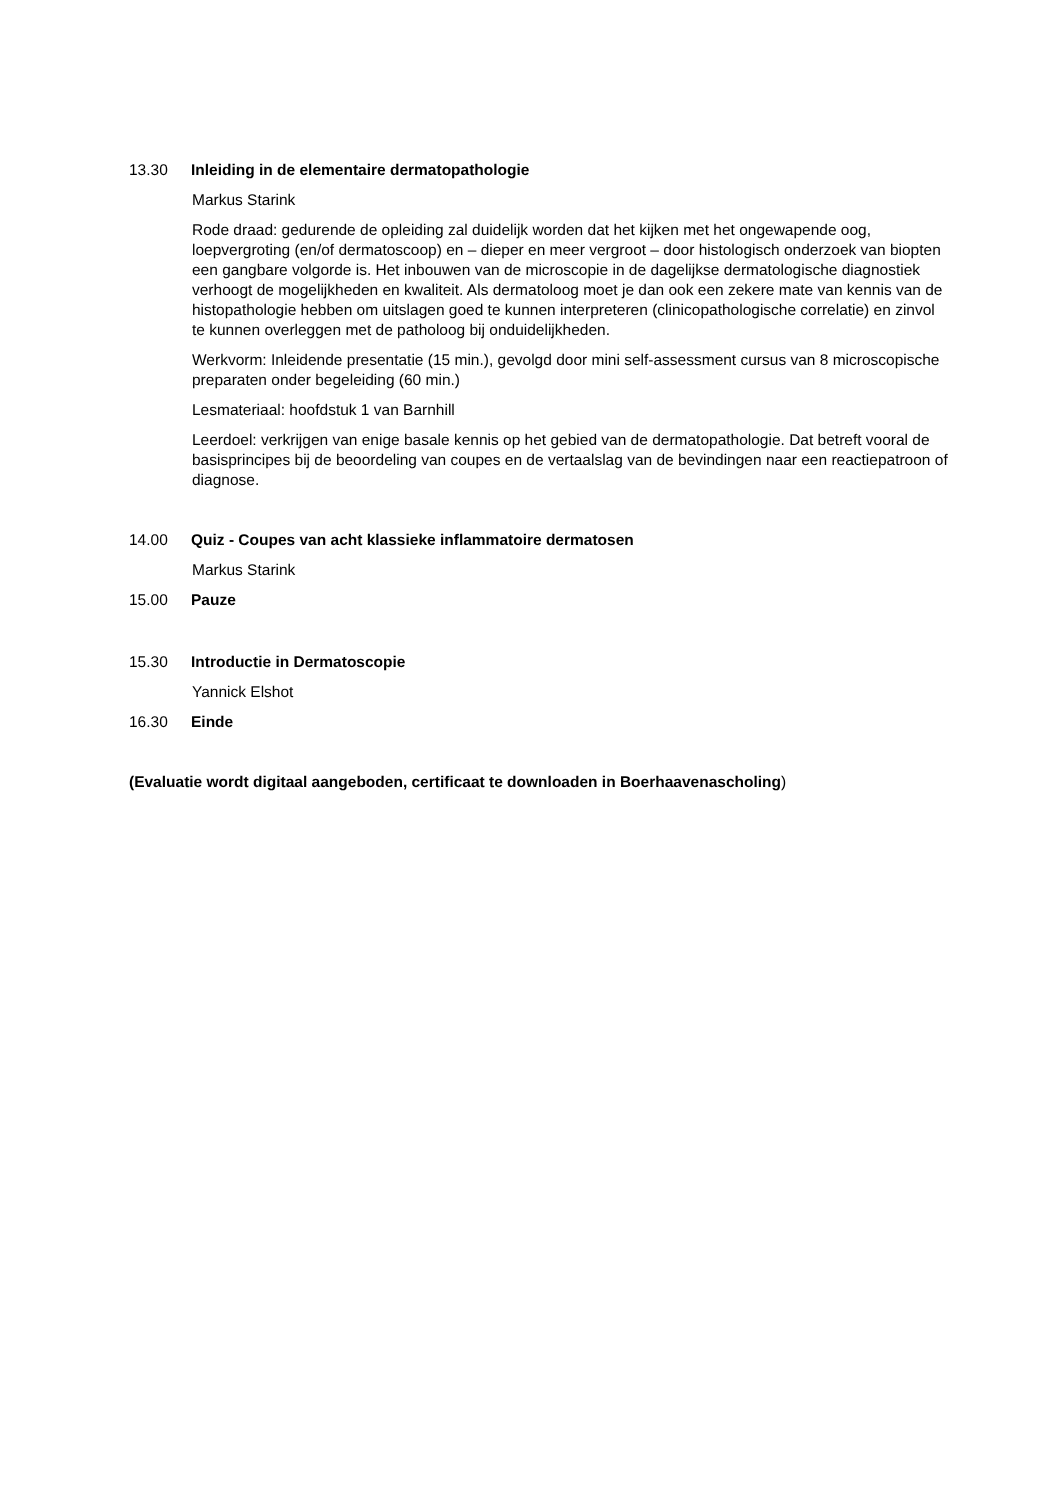13.30 Inleiding in de elementaire dermatopathologie
Markus Starink
Rode draad: gedurende de opleiding zal duidelijk worden dat het kijken met het ongewapende oog, loepvergroting (en/of dermatoscoop) en – dieper en meer vergroot – door histologisch onderzoek van biopten een gangbare volgorde is. Het inbouwen van de microscopie in de dagelijkse dermatologische diagnostiek verhoogt de mogelijkheden en kwaliteit. Als dermatoloog moet je dan ook een zekere mate van kennis van de histopathologie hebben om uitslagen goed te kunnen interpreteren (clinicopathologische correlatie) en zinvol te kunnen overleggen met de patholoog bij onduidelijkheden.
Werkvorm: Inleidende presentatie (15 min.), gevolgd door mini self-assessment cursus van 8 microscopische preparaten onder begeleiding (60 min.)
Lesmateriaal: hoofdstuk 1 van Barnhill
Leerdoel: verkrijgen van enige basale kennis op het gebied van de dermatopathologie. Dat betreft vooral de basisprincipes bij de beoordeling van coupes en de vertaalslag van de bevindingen naar een reactiepatroon of diagnose.
14.00 Quiz - Coupes van acht klassieke inflammatoire dermatosen
Markus Starink
15.00 Pauze
15.30 Introductie in Dermatoscopie
Yannick Elshot
16.30 Einde
(Evaluatie wordt digitaal aangeboden, certificaat te downloaden in Boerhaavenascholing)